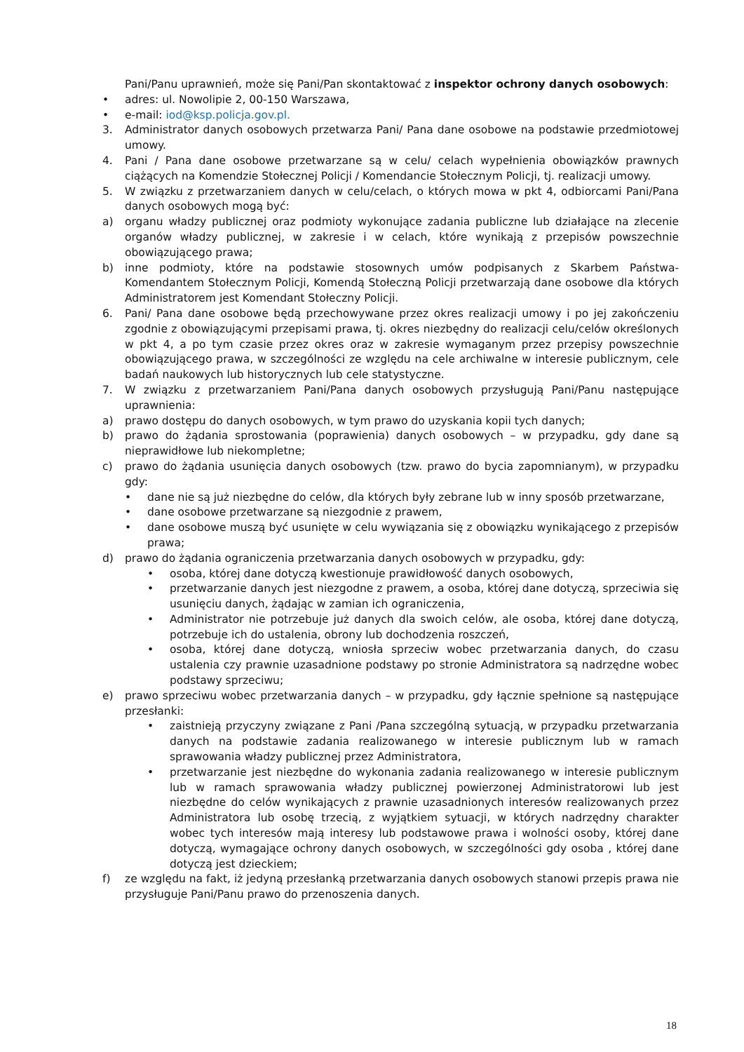Pani/Panu uprawnień, może się Pani/Pan skontaktować z inspektor ochrony danych osobowych:
• adres: ul. Nowolipie 2, 00-150 Warszawa,
• e-mail: iod@ksp.policja.gov.pl.
3. Administrator danych osobowych przetwarza Pani/ Pana dane osobowe na podstawie przedmiotowej umowy.
4. Pani / Pana dane osobowe przetwarzane są w celu/ celach wypełnienia obowiązków prawnych ciążących na Komendzie Stołecznej Policji / Komendancie Stołecznym Policji, tj. realizacji umowy.
5. W związku z przetwarzaniem danych w celu/celach, o których mowa w pkt 4, odbiorcami Pani/Pana danych osobowych mogą być:
a) organu władzy publicznej oraz podmioty wykonujące zadania publiczne lub działające na zlecenie organów władzy publicznej, w zakresie i w celach, które wynikają z przepisów powszechnie obowiązującego prawa;
b) inne podmioty, które na podstawie stosownych umów podpisanych z Skarbem Państwa-Komendantem Stołecznym Policji, Komendą Stołeczną Policji przetwarzają dane osobowe dla których Administratorem jest Komendant Stołeczny Policji.
6. Pani/ Pana dane osobowe będą przechowywane przez okres realizacji umowy i po jej zakończeniu zgodnie z obowiązującymi przepisami prawa, tj. okres niezbędny do realizacji celu/celów określonych w pkt 4, a po tym czasie przez okres oraz w zakresie wymaganym przez przepisy powszechnie obowiązującego prawa, w szczególności ze względu na cele archiwalne w interesie publicznym, cele badań naukowych lub historycznych lub cele statystyczne.
7. W związku z przetwarzaniem Pani/Pana danych osobowych przysługują Pani/Panu następujące uprawnienia:
a) prawo dostępu do danych osobowych, w tym prawo do uzyskania kopii tych danych;
b) prawo do żądania sprostowania (poprawienia) danych osobowych – w przypadku, gdy dane są nieprawidłowe lub niekompletne;
c) prawo do żądania usunięcia danych osobowych (tzw. prawo do bycia zapomnianym), w przypadku gdy:
• dane nie są już niezbędne do celów, dla których były zebrane lub w inny sposób przetwarzane,
• dane osobowe przetwarzane są niezgodnie z prawem,
• dane osobowe muszą być usunięte w celu wywiązania się z obowiązku wynikającego z przepisów prawa;
d) prawo do żądania ograniczenia przetwarzania danych osobowych w przypadku, gdy:
• osoba, której dane dotyczą kwestionuje prawidłowość danych osobowych,
• przetwarzanie danych jest niezgodne z prawem, a osoba, której dane dotyczą, sprzeciwia się usunięciu danych, żądając w zamian ich ograniczenia,
• Administrator nie potrzebuje już danych dla swoich celów, ale osoba, której dane dotyczą, potrzebuje ich do ustalenia, obrony lub dochodzenia roszczeń,
• osoba, której dane dotyczą, wniosła sprzeciw wobec przetwarzania danych, do czasu ustalenia czy prawnie uzasadnione podstawy po stronie Administratora są nadrzędne wobec podstawy sprzeciwu;
e) prawo sprzeciwu wobec przetwarzania danych – w przypadku, gdy łącznie spełnione są następujące przesłanki:
• zaistnieją przyczyny związane z Pani /Pana szczególną sytuacją, w przypadku przetwarzania danych na podstawie zadania realizowanego w interesie publicznym lub w ramach sprawowania władzy publicznej przez Administratora,
• przetwarzanie jest niezbędne do wykonania zadania realizowanego w interesie publicznym lub w ramach sprawowania władzy publicznej powierzonej Administratorowi lub jest niezbędne do celów wynikających z prawnie uzasadnionych interesów realizowanych przez Administratora lub osobę trzecią, z wyjątkiem sytuacji, w których nadrzędny charakter wobec tych interesów mają interesy lub podstawowe prawa i wolności osoby, której dane dotyczą, wymagające ochrony danych osobowych, w szczególności gdy osoba , której dane dotyczą jest dzieckiem;
f) ze względu na fakt, iż jedyną przesłanką przetwarzania danych osobowych stanowi przepis prawa nie przysługuje Pani/Panu prawo do przenoszenia danych.
18